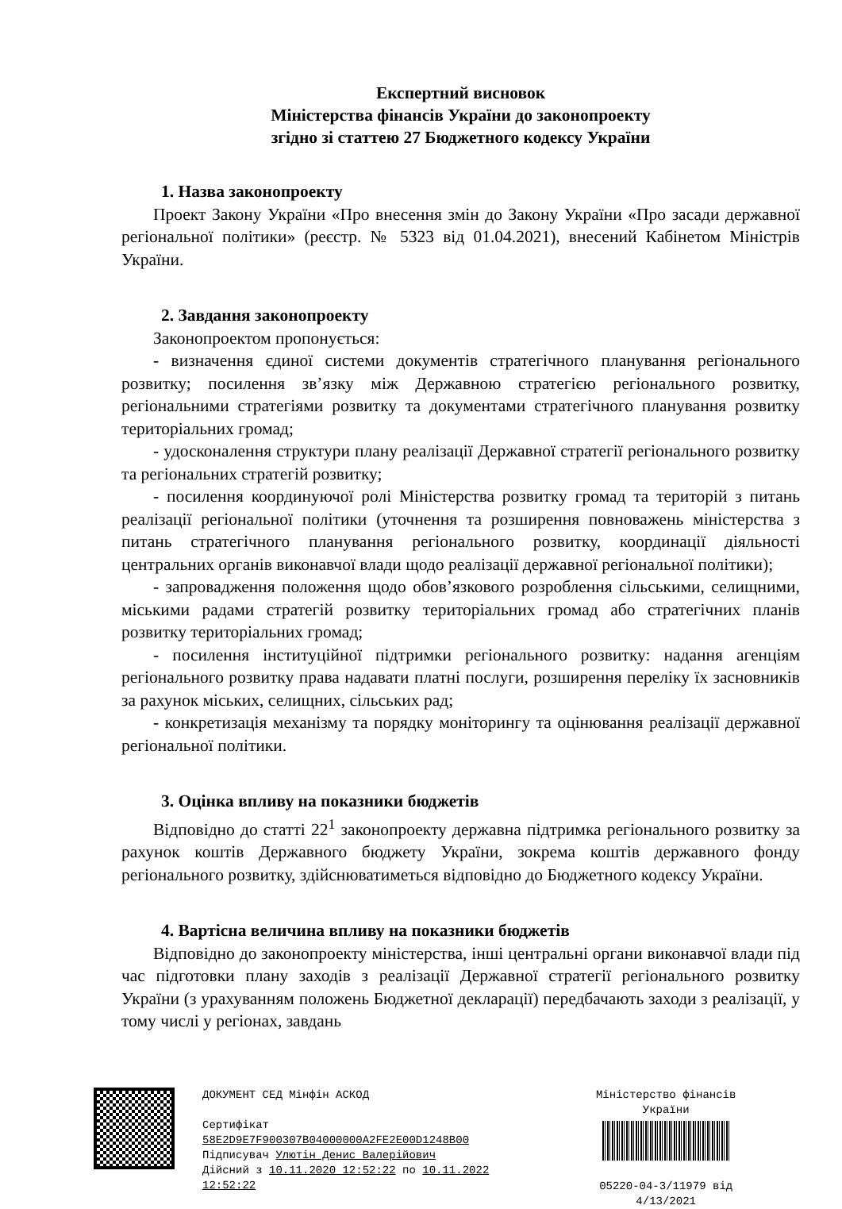Експертний висновок
Міністерства фінансів України до законопроекту
згідно зі статтею 27 Бюджетного кодексу України
1. Назва законопроекту
Проект Закону України «Про внесення змін до Закону України «Про засади державної регіональної політики» (реєстр. № 5323 від 01.04.2021), внесений Кабінетом Міністрів України.
2. Завдання законопроекту
Законопроектом пропонується:
- визначення єдиної системи документів стратегічного планування регіонального розвитку; посилення зв’язку між Державною стратегією регіонального розвитку, регіональними стратегіями розвитку та документами стратегічного планування розвитку територіальних громад;
- удосконалення структури плану реалізації Державної стратегії регіонального розвитку та регіональних стратегій розвитку;
- посилення координуючої ролі Міністерства розвитку громад та територій з питань реалізації регіональної політики (уточнення та розширення повноважень міністерства з питань стратегічного планування регіонального розвитку, координації діяльності центральних органів виконавчої влади щодо реалізації державної регіональної політики);
- запровадження положення щодо обов’язкового розроблення сільськими, селищними, міськими радами стратегій розвитку територіальних громад або стратегічних планів розвитку територіальних громад;
- посилення інституційної підтримки регіонального розвитку: надання агенціям регіонального розвитку права надавати платні послуги, розширення переліку їх засновників за рахунок міських, селищних, сільських рад;
- конкретизація механізму та порядку моніторингу та оцінювання реалізації державної регіональної політики.
3. Оцінка впливу на показники бюджетів
Відповідно до статті 22<sup>1</sup> законопроекту державна підтримка регіонального розвитку за рахунок коштів Державного бюджету України, зокрема коштів державного фонду регіонального розвитку, здійснюватиметься відповідно до Бюджетного кодексу України.
4. Вартісна величина впливу на показники бюджетів
Відповідно до законопроекту міністерства, інші центральні органи виконавчої влади під час підготовки плану заходів з реалізації Державної стратегії регіонального розвитку України (з урахуванням положень Бюджетної декларації) передбачають заходи з реалізації, у тому числі у регіонах, завдань
ДОКУМЕНТ СЕД Мінфін АСКОД
Сертифікат
58E2D9E7F900307B04000000A2FE2E00D1248B00
Підписувач Улютін Денис Валерійович
Дійсний з 10.11.2020 12:52:22 по 10.11.2022 12:52:22
Міністерство фінансів України
05220-04-3/11979 від 4/13/2021